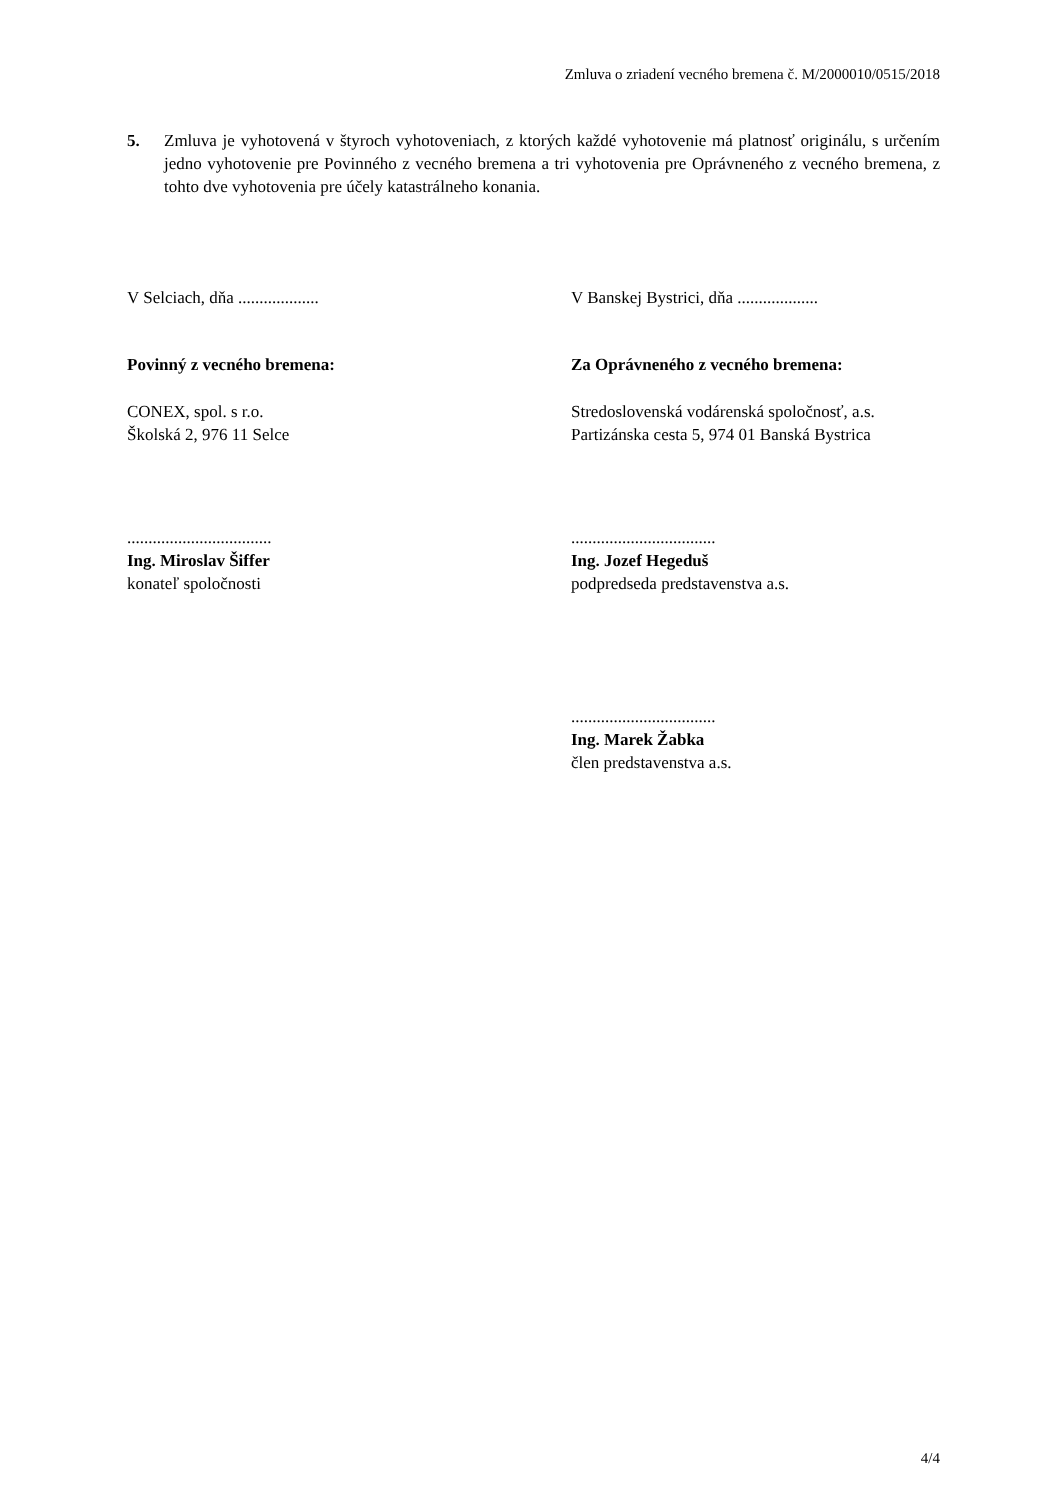Zmluva o zriadení vecného bremena č. M/2000010/0515/2018
5. Zmluva je vyhotovená v štyroch vyhotoveniach, z ktorých každé vyhotovenie má platnosť originálu, s určením jedno vyhotovenie pre Povinného z vecného bremena a tri vyhotovenia pre Oprávneného z vecného bremena, z tohto dve vyhotovenia pre účely katastrálneho konania.
V Selciach, dňa ................... V Banskej Bystrici, dňa ...................
Povinný z vecného bremena: Za Oprávneného z vecného bremena:
CONEX, spol. s r.o.
Školská 2, 976 11 Selce
Stredoslovenská vodárenská spoločnosť, a.s.
Partizánska cesta 5, 974 01 Banská Bystrica
..................................
Ing. Miroslav Šiffer
konateľ spoločnosti
..................................
Ing. Jozef Hegeduš
podpredseda predstavenstva a.s.
..................................
Ing. Marek Žabka
člen predstavenstva a.s.
4/4